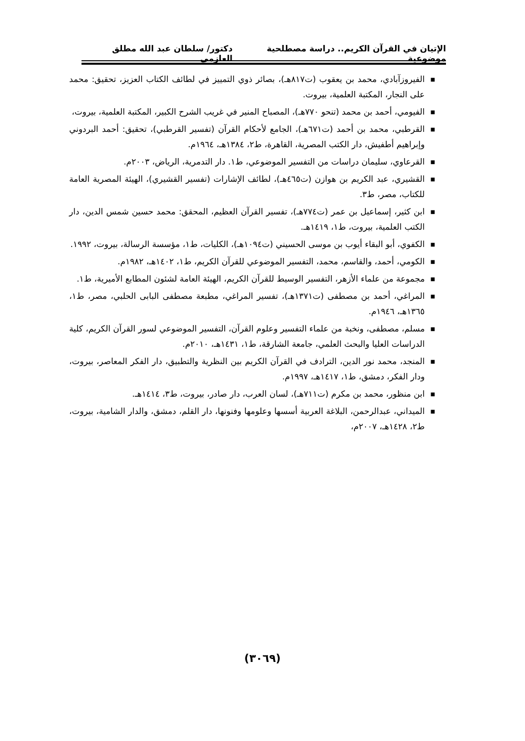الإتيان في القرآن الكريم.. دراسة مصطلحية موضوعية دكتور/ سلطان عبد الله مطلق العازمي
■ الفيروزآبادي، محمد بن يعقوب (ت٨١٧هـ)، بصائر ذوي التمييز في لطائف الكتاب العزيز، تحقيق: محمد على النجار، المكتبة العلمية، بيروت.
■ الفيومي، أحمد بن محمد (تنحو ٧٧٠هـ)، المصباح المنير في غريب الشرح الكبير، المكتبة العلمية، بيروت،
■ القرطبي، محمد بن أحمد (ت٦٧١هـ)، الجامع لأحكام القرآن (تفسير القرطبي)، تحقيق: أحمد البردوني وإبراهيم أطفيش، دار الكتب المصرية، القاهرة، ط٢، ١٣٨٤هـ، ١٩٦٤م.
■ القرعاوي، سليمان دراسات من التفسير الموضوعي، ط١. دار التدمرية، الرياض، ٢٠٠٣م.
■ القشيري، عبد الكريم بن هوازن (ت٤٦٥هـ)، لطائف الإشارات (تفسير القشيري)، الهيئة المصرية العامة للكتاب، مصر، ط٣.
■ ابن كثير، إسماعيل بن عمر (ت٧٧٤هـ)، تفسير القرآن العظيم، المحقق: محمد حسين شمس الدين، دار الكتب العلمية، بيروت، ط١، ١٤١٩هـ.
■ الكفوي، أبو البقاء أيوب بن موسى الحسيني (ت١٠٩٤هـ)، الكليات، ط١، مؤسسة الرسالة، بيروت، ١٩٩٢.
■ الكومي، أحمد، والقاسم، محمد، التفسير الموضوعي للقرآن الكريم، ط١، ١٤٠٢هـ، ١٩٨٢م.
■ مجموعة من علماء الأزهر، التفسير الوسيط للقرآن الكريم، الهيئة العامة لشئون المطابع الأميرية، ط١.
■ المراغي، أحمد بن مصطفى (ت١٣٧١هـ)، تفسير المراغي، مطبعة مصطفى البابى الحلبي، مصر، ط١، ١٣٦٥هـ، ١٩٤٦م.
■ مسلم، مصطفى، ونخبة من علماء التفسير وعلوم القرآن، التفسير الموضوعي لسور القرآن الكريم، كلية الدراسات العليا والبحث العلمي، جامعة الشارقة، ط١، ١٤٣١هـ، ٢٠١٠م.
■ المنجد، محمد نور الدين، الترادف في القرآن الكريم بين النظرية والتطبيق، دار الفكر المعاصر، بيروت، ودار الفكر، دمشق، ط١، ١٤١٧هـ، ١٩٩٧م.
■ ابن منظور، محمد بن مكرم (ت٧١١هـ)، لسان العرب، دار صادر، بيروت، ط٣، ١٤١٤هـ.
■ الميداني، عبدالرحمن، البلاغة العربية أسسها وعلومها وفنونها، دار القلم، دمشق، والدار الشامية، بيروت، ط٢، ١٤٢٨هـ، ٢٠٠٧م،
(٣٠٦٩)